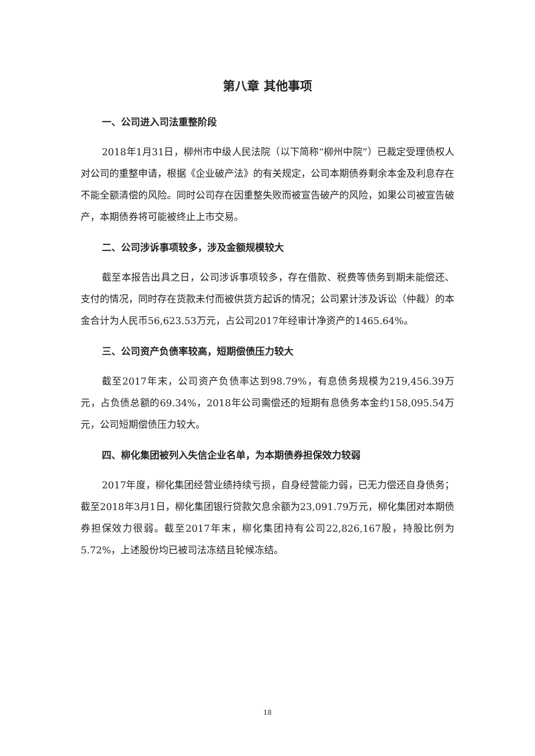第八章 其他事项
一、公司进入司法重整阶段
2018年1月31日，柳州市中级人民法院（以下简称“柳州中院”）已裁定受理债权人对公司的重整申请，根据《企业破产法》的有关规定，公司本期债券剩余本金及利息存在不能全额清偿的风险。同时公司存在因重整失败而被宣告破产的风险，如果公司被宣告破产，本期债券将可能被终止上市交易。
二、公司涉诉事项较多，涉及金额规模较大
截至本报告出具之日，公司涉诉事项较多，存在借款、税费等债务到期未能偿还、支付的情况，同时存在货款未付而被供货方起诉的情况；公司累计涉及诉讼（仲裁）的本金合计为人民币56,623.53万元，占公司2017年经审计净资产的1465.64%。
三、公司资产负债率较高，短期偿债压力较大
截至2017年末，公司资产负债率达到98.79%，有息债务规模为219,456.39万元，占负债总额的69.34%，2018年公司需偿还的短期有息债务本金约158,095.54万元，公司短期偿债压力较大。
四、柳化集团被列入失信企业名单，为本期债券担保效力较弱
2017年度，柳化集团经营业绩持续亏损，自身经营能力弱，已无力偿还自身债务；截至2018年3月1日，柳化集团银行贷款欠息余额为23,091.79万元，柳化集团对本期债券担保效力很弱。截至2017年末，柳化集团持有公司22,826,167股，持股比例为5.72%，上述股份均已被司法冻结且轮候冻结。
18